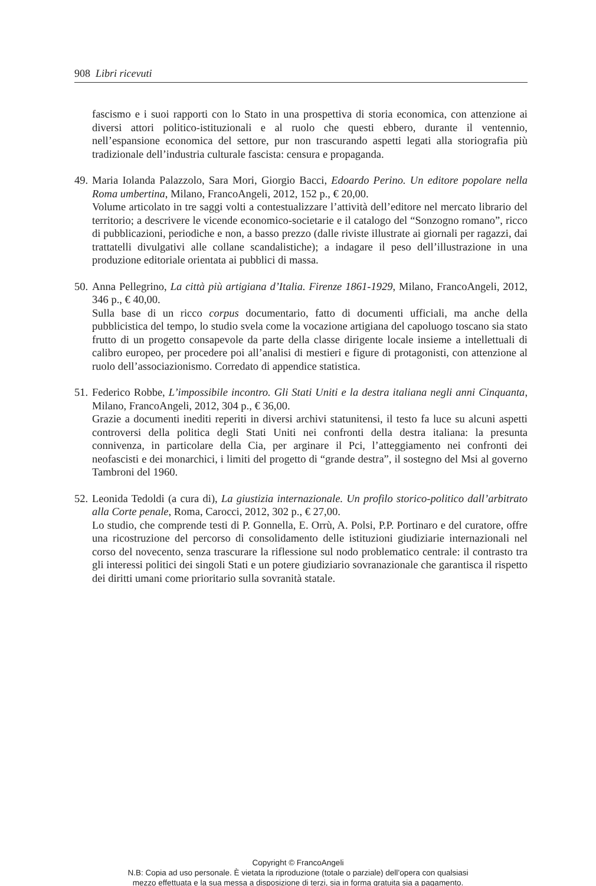908 Libri ricevuti
fascismo e i suoi rapporti con lo Stato in una prospettiva di storia economica, con attenzione ai diversi attori politico-istituzionali e al ruolo che questi ebbero, durante il ventennio, nell’espansione economica del settore, pur non trascurando aspetti legati alla storiografia più tradizionale dell’industria culturale fascista: censura e propaganda.
49.
Maria Iolanda Palazzolo, Sara Mori, Giorgio Bacci, Edoardo Perino. Un editore popolare nella Roma umbertina, Milano, FrancoAngeli, 2012, 152 p., € 20,00.
Volume articolato in tre saggi volti a contestualizzare l’attività dell’editore nel mercato librario del territorio; a descrivere le vicende economico-societarie e il catalogo del “Sonzogno romano”, ricco di pubblicazioni, periodiche e non, a basso prezzo (dalle riviste illustrate ai giornali per ragazzi, dai trattatelli divulgativi alle collane scandalistiche); a indagare il peso dell’illustrazione in una produzione editoriale orientata ai pubblici di massa.
50.
Anna Pellegrino, La città più artigiana d’Italia. Firenze 1861-1929, Milano, FrancoAngeli, 2012, 346 p., € 40,00.
Sulla base di un ricco corpus documentario, fatto di documenti ufficiali, ma anche della pubblicistica del tempo, lo studio svela come la vocazione artigiana del capoluogo toscano sia stato frutto di un progetto consapevole da parte della classe dirigente locale insieme a intellettuali di calibro europeo, per procedere poi all’analisi di mestieri e figure di protagonisti, con attenzione al ruolo dell’associazionismo. Corredato di appendice statistica.
51.
Federico Robbe, L’impossibile incontro. Gli Stati Uniti e la destra italiana negli anni Cinquanta, Milano, FrancoAngeli, 2012, 304 p., € 36,00.
Grazie a documenti inediti reperiti in diversi archivi statunitensi, il testo fa luce su alcuni aspetti controversi della politica degli Stati Uniti nei confronti della destra italiana: la presunta connivenza, in particolare della Cia, per arginare il Pci, l’atteggiamento nei confronti dei neofascisti e dei monarchici, i limiti del progetto di “grande destra”, il sostegno del Msi al governo Tambroni del 1960.
52.
Leonida Tedoldi (a cura di), La giustizia internazionale. Un profilo storico-politico dall’arbitrato alla Corte penale, Roma, Carocci, 2012, 302 p., € 27,00.
Lo studio, che comprende testi di P. Gonnella, E. Orrù, A. Polsi, P.P. Portinaro e del curatore, offre una ricostruzione del percorso di consolidamento delle istituzioni giudiziarie internazionali nel corso del novecento, senza trascurare la riflessione sul nodo problematico centrale: il contrasto tra gli interessi politici dei singoli Stati e un potere giudiziario sovranazionale che garantisca il rispetto dei diritti umani come prioritario sulla sovranità statale.
Copyright © FrancoAngeli
N.B: Copia ad uso personale. È vietata la riproduzione (totale o parziale) dell’opera con qualsiasi
mezzo effettuata e la sua messa a disposizione di terzi, sia in forma gratuita sia a pagamento.